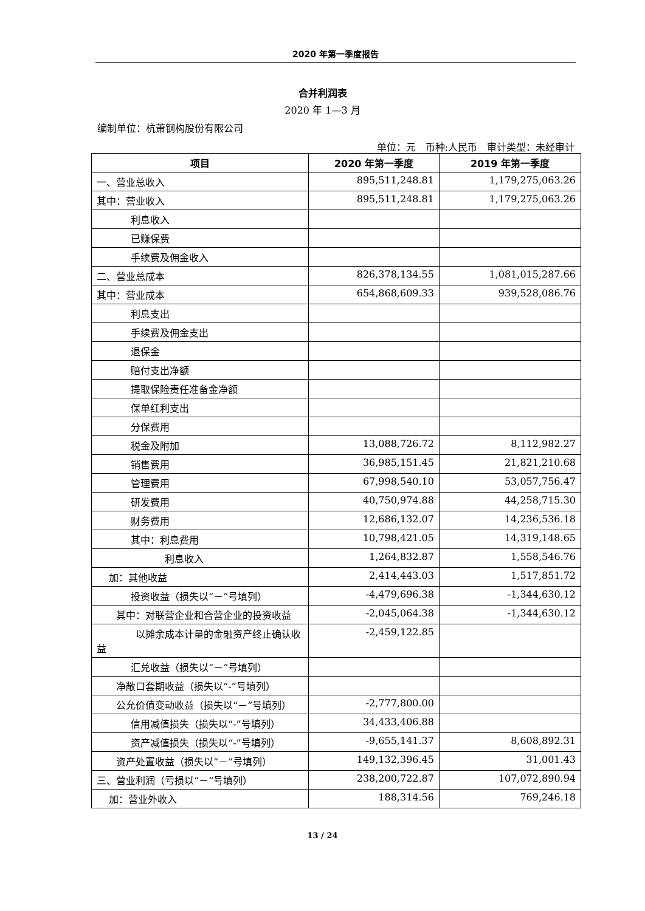2020 年第一季度报告
合并利润表
2020 年 1—3 月
编制单位：杭萧钢构股份有限公司
单位：元　币种:人民币　审计类型：未经审计
| 项目 | 2020 年第一季度 | 2019 年第一季度 |
| --- | --- | --- |
| 一、营业总收入 | 895,511,248.81 | 1,179,275,063.26 |
| 其中：营业收入 | 895,511,248.81 | 1,179,275,063.26 |
| 利息收入 | | |
| 已赚保费 | | |
| 手续费及佣金收入 | | |
| 二、营业总成本 | 826,378,134.55 | 1,081,015,287.66 |
| 其中：营业成本 | 654,868,609.33 | 939,528,086.76 |
| 利息支出 | | |
| 手续费及佣金支出 | | |
| 退保金 | | |
| 赔付支出净额 | | |
| 提取保险责任准备金净额 | | |
| 保单红利支出 | | |
| 分保费用 | | |
| 税金及附加 | 13,088,726.72 | 8,112,982.27 |
| 销售费用 | 36,985,151.45 | 21,821,210.68 |
| 管理费用 | 67,998,540.10 | 53,057,756.47 |
| 研发费用 | 40,750,974.88 | 44,258,715.30 |
| 财务费用 | 12,686,132.07 | 14,236,536.18 |
| 其中：利息费用 | 10,798,421.05 | 14,319,148.65 |
| 利息收入 | 1,264,832.87 | 1,558,546.76 |
| 加：其他收益 | 2,414,443.03 | 1,517,851.72 |
| 投资收益（损失以“－”号填列） | -4,479,696.38 | -1,344,630.12 |
| 其中：对联营企业和合营企业的投资收益 | -2,045,064.38 | -1,344,630.12 |
| 以摊余成本计量的金融资产终止确认收益 | -2,459,122.85 | |
| 汇兑收益（损失以“－”号填列） | | |
| 净敞口套期收益（损失以“-”号填列） | | |
| 公允价值变动收益（损失以“－”号填列） | -2,777,800.00 | |
| 信用减值损失（损失以“-”号填列） | 34,433,406.88 | |
| 资产减值损失（损失以“-”号填列） | -9,655,141.37 | 8,608,892.31 |
| 资产处置收益（损失以“－”号填列） | 149,132,396.45 | 31,001.43 |
| 三、营业利润（亏损以“－”号填列） | 238,200,722.87 | 107,072,890.94 |
| 加：营业外收入 | 188,314.56 | 769,246.18 |
13 / 24